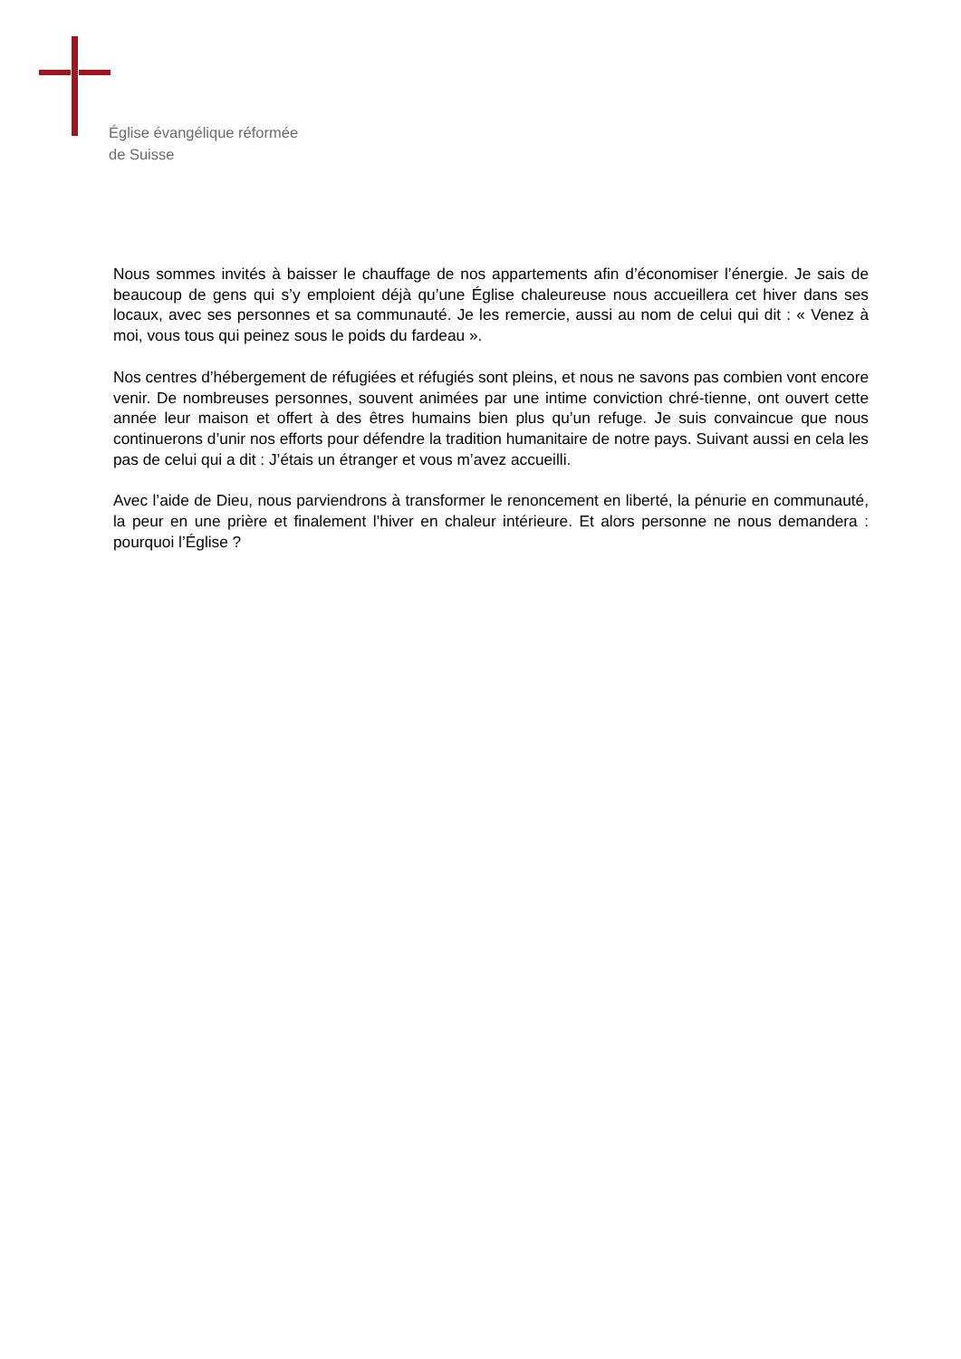Église évangélique réformée
de Suisse
Nous sommes invités à baisser le chauffage de nos appartements afin d’économiser l’énergie. Je sais de beaucoup de gens qui s’y emploient déjà qu’une Église chaleureuse nous accueillera cet hiver dans ses locaux, avec ses personnes et sa communauté. Je les remercie, aussi au nom de celui qui dit : « Venez à moi, vous tous qui peinez sous le poids du fardeau ».
Nos centres d’hébergement de réfugiées et réfugiés sont pleins, et nous ne savons pas combien vont encore venir. De nombreuses personnes, souvent animées par une intime conviction chré-tienne, ont ouvert cette année leur maison et offert à des êtres humains bien plus qu’un refuge. Je suis convaincue que nous continuerons d’unir nos efforts pour défendre la tradition humanitaire de notre pays. Suivant aussi en cela les pas de celui qui a dit : J’étais un étranger et vous m’avez accueilli.
Avec l’aide de Dieu, nous parviendrons à transformer le renoncement en liberté, la pénurie en communauté, la peur en une prière et finalement l’hiver en chaleur intérieure. Et alors personne ne nous demandera : pourquoi l’Église ?